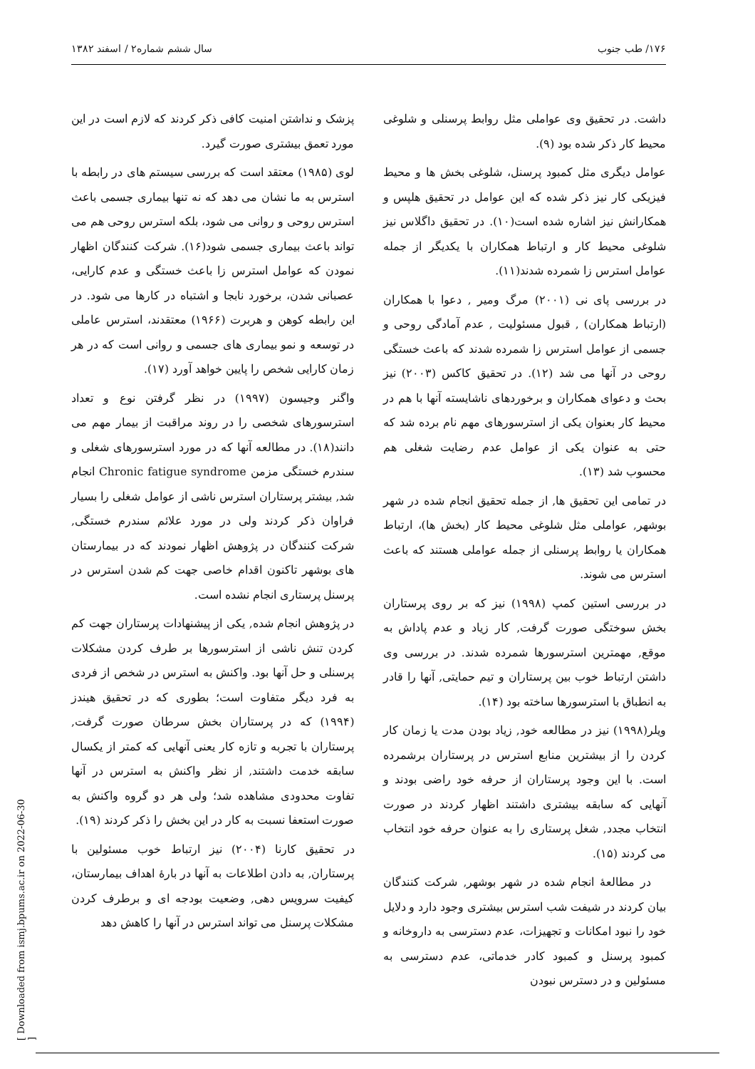۱۷۶/ طب جنوب سال ششم شماره۲ / اسفند ۱۳۸۲
داشت. در تحقیق وی عواملی مثل روابط پرسنلی و شلوغی محیط کار ذکر شده بود (۹).
عوامل دیگری مثل کمبود پرسنل، شلوغی بخش ها و محیط فیزیکی کار نیز ذکر شده که این عوامل در تحقیق هلپس و همکارانش نیز اشاره شده است(۱۰). در تحقیق داگلاس نیز شلوغی محیط کار و ارتباط همکاران با یکدیگر از جمله عوامل استرس زا شمرده شدند(۱۱).
در بررسی پای نی (۲۰۰۱) مرگ ومیر , دعوا با همکاران (ارتباط همکاران) , قبول مسئولیت , عدم آمادگی روحی و جسمی از عوامل استرس زا شمرده شدند که باعث خستگی روحی در آنها می شد (۱۲). در تحقیق کاکس (۲۰۰۳) نیز بحث و دعوای همکاران و برخوردهای ناشایسته آنها با هم در محیط کار بعنوان یکی از استرسورهای مهم نام برده شد که حتی به عنوان یکی از عوامل عدم رضایت شغلی هم محسوب شد (۱۳).
در تمامی این تحقیق ها, از جمله تحقیق انجام شده در شهر بوشهر, عواملی مثل شلوغی محیط کار (بخش ها)، ارتباط همکاران یا روابط پرسنلی از جمله عواملی هستند که باعث استرس می شوند.
در بررسی استین کمپ (۱۹۹۸) نیز که بر روی پرستاران بخش سوختگی صورت گرفت, کار زیاد و عدم پاداش به موقع, مهمترین استرسورها شمرده شدند. در بررسی وی داشتن ارتباط خوب بین پرستاران و تیم حمایتی, آنها را قادر به انطباق با استرسورها ساخته بود (۱۴).
ویلر(۱۹۹۸) نیز در مطالعه خود, زیاد بودن مدت یا زمان کار کردن را از بیشترین منابع استرس در پرستاران برشمرده است. با این وجود پرستاران از حرفه خود راضی بودند و آنهایی که سابقه بیشتری داشتند اظهار کردند در صورت انتخاب مجدد, شغل پرستاری را به عنوان حرفه خود انتخاب می کردند (۱۵).
در مطالعهٔ انجام شده در شهر بوشهر, شرکت کنندگان بیان کردند در شیفت شب استرس بیشتری وجود دارد و دلایل خود را نبود امکانات و تجهیزات، عدم دسترسی به داروخانه و کمبود پرسنل و کمبود کادر خدماتی، عدم دسترسی به مسئولین و در دسترس نبودن
پزشک و نداشتن امنیت کافی ذکر کردند که لازم است در این مورد تعمق بیشتری صورت گیرد.
لوی (۱۹۸۵) معتقد است که بررسی سیستم های در رابطه با استرس به ما نشان می دهد که نه تنها بیماری جسمی باعث استرس روحی و روانی می شود، بلکه استرس روحی هم می تواند باعث بیماری جسمی شود(۱۶). شرکت کنندگان اظهار نمودن که عوامل استرس زا باعث خستگی و عدم کارایی، عصبانی شدن، برخورد نابجا و اشتباه در کارها می شود. در این رابطه کوهن و هربرت (۱۹۶۶) معتقدند، استرس عاملی در توسعه و نمو بیماری های جسمی و روانی است که در هر زمان کارایی شخص را پایین خواهد آورد (۱۷).
واگنر وجیسون (۱۹۹۷) در نظر گرفتن نوع و تعداد استرسورهای شخصی را در روند مراقبت از بیمار مهم می دانند(۱۸). در مطالعه آنها که در مورد استرسورهای شغلی و سندرم خستگی مزمن Chronic fatigue syndrome انجام شد, بیشتر پرستاران استرس ناشی از عوامل شغلی را بسیار فراوان ذکر کردند ولی در مورد علائم سندرم خستگی, شرکت کنندگان در پژوهش اظهار نمودند که در بیمارستان های بوشهر تاکنون اقدام خاصی جهت کم شدن استرس در پرسنل پرستاری انجام نشده است.
در پژوهش انجام شده, یکی از پیشنهادات پرستاران جهت کم کردن تنش ناشی از استرسورها بر طرف کردن مشکلات پرسنلی و حل آنها بود. واکنش به استرس در شخص از فردی به فرد دیگر متفاوت است؛ بطوری که در تحقیق هیندز (۱۹۹۴) که در پرستاران بخش سرطان صورت گرفت, پرستاران با تجربه و تازه کار یعنی آنهایی که کمتر از یکسال سابقه خدمت داشتند, از نظر واکنش به استرس در آنها تفاوت محدودی مشاهده شد؛ ولی هر دو گروه واکنش به صورت استعفا نسبت به کار در این بخش را ذکر کردند (۱۹).
در تحقیق کارنا (۲۰۰۴) نیز ارتباط خوب مسئولین با پرستاران, به دادن اطلاعات به آنها در بارهٔ اهداف بیمارستان، کیفیت سرویس دهی, وضعیت بودجه ای و برطرف کردن مشکلات پرسنل می تواند استرس در آنها را کاهش دهد
[ Downloaded from ismj.bpums.ac.ir on 2022-06-30 ]